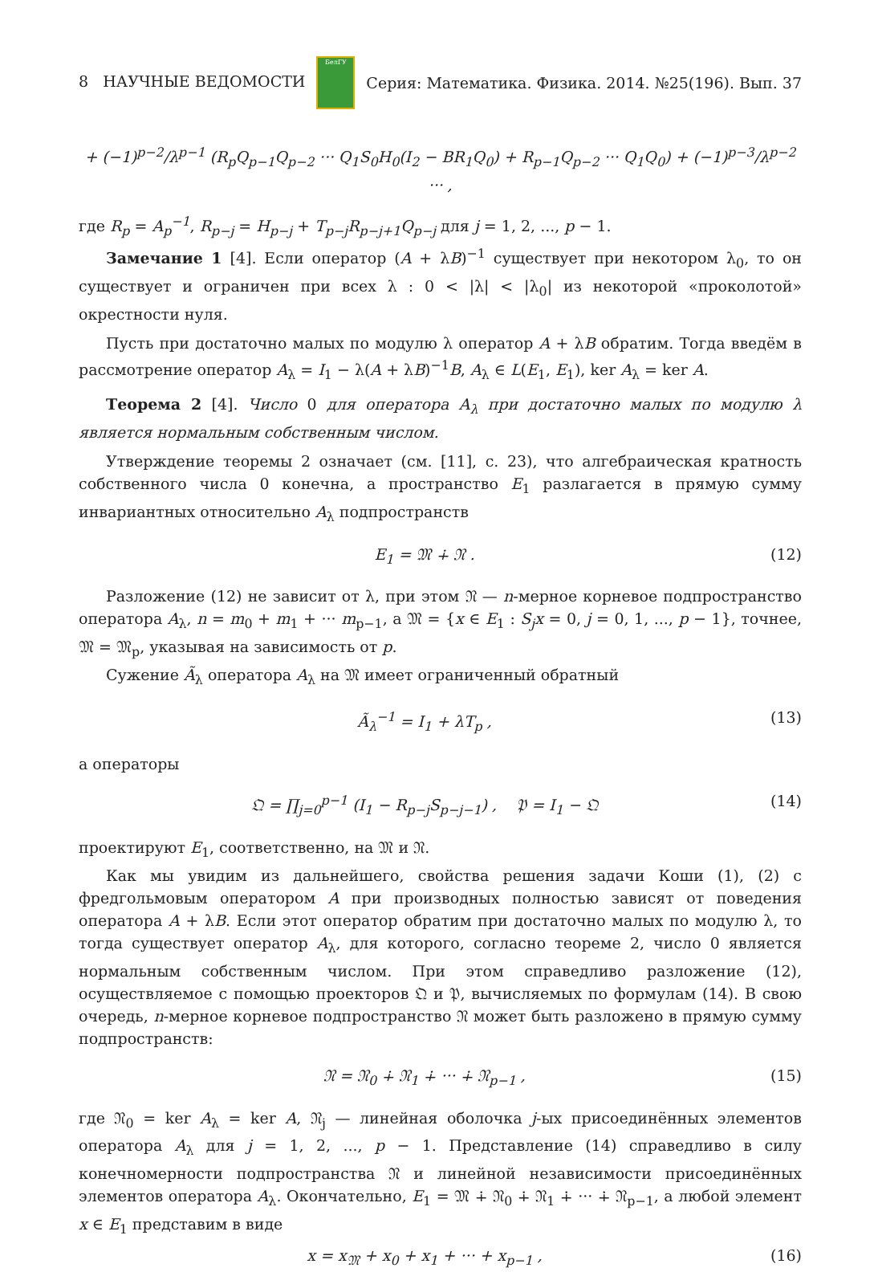8 НАУЧНЫЕ ВЕДОМОСТИ БелГУ Серия: Математика. Физика. 2014. №25(196). Вып. 37
+ (−1)<sup>p−2</sup>/λ<sup>p−1</sup> (R<sub>p</sub>Q<sub>p−1</sub>Q<sub>p−2</sub> ··· Q<sub>1</sub>S<sub>0</sub>H<sub>0</sub>(I<sub>2</sub> − BR<sub>1</sub>Q<sub>0</sub>) + R<sub>p−1</sub>Q<sub>p−2</sub> ··· Q<sub>1</sub>Q<sub>0</sub>) + (−1)<sup>p−3</sup>/λ<sup>p−2</sup> ··· ,
где R<sub>p</sub> = A<sub>p</sub><sup>−1</sup>, R<sub>p−j</sub> = H<sub>p−j</sub> + T<sub>p−j</sub>R<sub>p−j+1</sub>Q<sub>p−j</sub> для j = 1, 2, ..., p − 1.
Замечание 1 [4]. Если оператор (A + λB)<sup>−1</sup> существует при некотором λ<sub>0</sub>, то он существует и ограничен при всех λ : 0 < |λ| < |λ<sub>0</sub>| из некоторой «проколотой» окрестности нуля.
Пусть при достаточно малых по модулю λ оператор A + λB обратим. Тогда введём в рассмотрение оператор A<sub>λ</sub> = I<sub>1</sub> − λ(A + λB)<sup>−1</sup>B, A<sub>λ</sub> ∈ L(E<sub>1</sub>, E<sub>1</sub>), ker A<sub>λ</sub> = ker A.
Теорема 2 [4]. Число 0 для оператора A<sub>λ</sub> при достаточно малых по модулю λ является нормальным собственным числом.
Утверждение теоремы 2 означает (см. [11], с. 23), что алгебраическая кратность собственного числа 0 конечна, а пространство E<sub>1</sub> разлагается в прямую сумму инвариантных относительно A<sub>λ</sub> подпространств
E<sub>1</sub> = 𝔐 ∔ 𝔑 . (12)
Разложение (12) не зависит от λ, при этом 𝔑 — n-мерное корневое подпространство оператора A<sub>λ</sub>, n = m<sub>0</sub> + m<sub>1</sub> + ··· m<sub>p−1</sub>, а 𝔐 = {x ∈ E<sub>1</sub> : S<sub>j</sub>x = 0, j = 0, 1, ..., p − 1}, точнее, 𝔐 = 𝔐<sub>p</sub>, указывая на зависимость от p.
Сужение Ã<sub>λ</sub> оператора A<sub>λ</sub> на 𝔐 имеет ограниченный обратный
Ã<sub>λ</sub><sup>−1</sup> = I<sub>1</sub> + λT<sub>p</sub> , (13)
а операторы
𝔔 = ∏<sub>j=0</sub><sup>p−1</sup> (I<sub>1</sub> − R<sub>p−j</sub>S<sub>p−j−1</sub>) , 𝔓 = I<sub>1</sub> − 𝔔 (14)
проектируют E<sub>1</sub>, соответственно, на 𝔐 и 𝔑.
Как мы увидим из дальнейшего, свойства решения задачи Коши (1), (2) с фредгольмовым оператором A при производных полностью зависят от поведения оператора A + λB. Если этот оператор обратим при достаточно малых по модулю λ, то тогда существует оператор A<sub>λ</sub>, для которого, согласно теореме 2, число 0 является нормальным собственным числом. При этом справедливо разложение (12), осуществляемое с помощью проекторов 𝔔 и 𝔓, вычисляемых по формулам (14). В свою очередь, n-мерное корневое подпространство 𝔑 может быть разложено в прямую сумму подпространств:
𝔑 = 𝔑<sub>0</sub> ∔ 𝔑<sub>1</sub> ∔ ··· ∔ 𝔑<sub>p−1</sub> , (15)
где 𝔑<sub>0</sub> = ker A<sub>λ</sub> = ker A, 𝔑<sub>j</sub> — линейная оболочка j-ых присоединённых элементов оператора A<sub>λ</sub> для j = 1, 2, ..., p − 1. Представление (14) справедливо в силу конечномерности подпространства 𝔑 и линейной независимости присоединённых элементов оператора A<sub>λ</sub>. Окончательно, E<sub>1</sub> = 𝔐 ∔ 𝔑<sub>0</sub> ∔ 𝔑<sub>1</sub> ∔ ··· ∔ 𝔑<sub>p−1</sub>, а любой элемент x ∈ E<sub>1</sub> представим в виде
x = x<sub>𝔐</sub> + x<sub>0</sub> + x<sub>1</sub> + ··· + x<sub>p−1</sub> , (16)